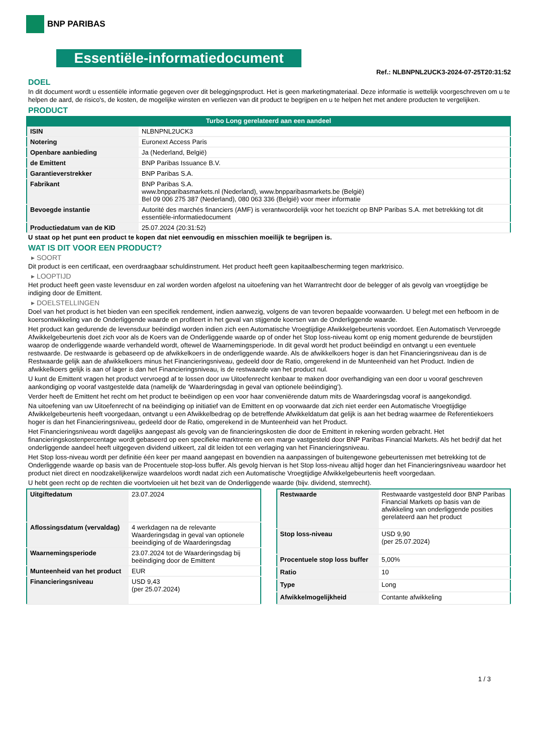BNP PARIBAS
Essentiële-informatiedocument
Ref.: NLBNPNL2UCK3-2024-07-25T20:31:52
DOEL
In dit document wordt u essentiële informatie gegeven over dit beleggingsproduct. Het is geen marketingmateriaal. Deze informatie is wettelijk voorgeschreven om u te helpen de aard, de risico's, de kosten, de mogelijke winsten en verliezen van dit product te begrijpen en u te helpen het met andere producten te vergelijken.
PRODUCT
Turbo Long gerelateerd aan een aandeel
| ISIN | NLBNPNL2UCK3 |
| Notering | Euronext Access Paris |
| Openbare aanbieding | Ja (Nederland, België) |
| de Emittent | BNP Paribas Issuance B.V. |
| Garantieverstrekker | BNP Paribas S.A. |
| Fabrikant | BNP Paribas S.A. www.bnpparibasmarkets.nl (Nederland), www.bnpparibasmarkets.be (België) Bel 09 006 275 387 (Nederland), 080 063 336 (België) voor meer informatie |
| Bevoegde instantie | Autorité des marchés financiers (AMF) is verantwoordelijk voor het toezicht op BNP Paribas S.A. met betrekking tot dit essentiële-informatiedocument |
| Productiedatum van de KID | 25.07.2024 (20:31:52) |
U staat op het punt een product te kopen dat niet eenvoudig en misschien moeilijk te begrijpen is.
WAT IS DIT VOOR EEN PRODUCT?
▸ SOORT
Dit product is een certificaat, een overdraagbaar schuldinstrument. Het product heeft geen kapitaalbescherming tegen marktrisico.
▸ LOOPTIJD
Het product heeft geen vaste levensduur en zal worden worden afgelost na uitoefening van het Warrantrecht door de belegger of als gevolg van vroegtijdige be indiging door de Emittent.
▸ DOELSTELLINGEN
Doel van het product is het bieden van een specifiek rendement, indien aanwezig, volgens de van tevoren bepaalde voorwaarden. U belegt met een hefboom in de koersontwikkeling van de Onderliggende waarde en profiteert in het geval van stijgende koersen van de Onderliggende waarde.
Het product kan gedurende de levensduur beëindigd worden indien zich een Automatische Vroegtijdige Afwikkelgebeurtenis voordoet. Een Automatisch Vervroegde Afwikkelgebeurtenis doet zich voor als de Koers van de Onderliggende waarde op of onder het Stop loss-niveau komt op enig moment gedurende de beurstijden waarop de onderliggende waarde verhandeld wordt, oftewel de Waarnemingsperiode. In dit geval wordt het product beëindigd en ontvangt u een eventuele restwaarde. De restwaarde is gebaseerd op de afwikkelkoers in de onderliggende waarde. Als de afwikkelkoers hoger is dan het Financieringsniveau dan is de Restwaarde gelijk aan de afwikkelkoers minus het Financieringsniveau, gedeeld door de Ratio, omgerekend in de Munteenheid van het Product. Indien de afwikkelkoers gelijk is aan of lager is dan het Financieringsniveau, is de restwaarde van het product nul.
U kunt de Emittent vragen het product vervroegd af te lossen door uw Uitoefenrecht kenbaar te maken door overhandiging van een door u vooraf geschreven aankondiging op vooraf vastgestelde data (namelijk de ‘Waarderingsdag in geval van optionele beëindiging’).
Verder heeft de Emittent het recht om het product te beëindigen op een voor haar conveniërende datum mits de Waarderingsdag vooraf is aangekondigd.
Na uitoefening van uw Uitoefenrecht of na beëindiging op initiatief van de Emittent en op voorwaarde dat zich niet eerder een Automatische Vroegtijdige Afwikkelgebeurtenis heeft voorgedaan, ontvangt u een Afwikkelbedrag op de betreffende Afwikkeldatum dat gelijk is aan het bedrag waarmee de Referentiekoers hoger is dan het Financieringsniveau, gedeeld door de Ratio, omgerekend in de Munteenheid van het Product.
Het Financieringsniveau wordt dagelijks aangepast als gevolg van de financieringskosten die door de Emittent in rekening worden gebracht. Het financieringskostenpercentage wordt gebaseerd op een specifieke marktrente en een marge vastgesteld door BNP Paribas Financial Markets. Als het bedrijf dat het onderliggende aandeel heeft uitgegeven dividend uitkeert, zal dit leiden tot een verlaging van het Financieringsniveau.
Het Stop loss-niveau wordt per definitie één keer per maand aangepast en bovendien na aanpassingen of buitengewone gebeurtenissen met betrekking tot de Onderliggende waarde op basis van de Procentuele stop-loss buffer. Als gevolg hiervan is het Stop loss-niveau altijd hoger dan het Financieringsniveau waardoor het product niet direct en noodzakelijkerwijze waardeloos wordt nadat zich een Automatische Vroegtijdige Afwikkelgebeurtenis heeft voorgedaan.
U hebt geen recht op de rechten die voortvloeien uit het bezit van de Onderliggende waarde (bijv. dividend, stemrecht).
| Uitgiftedatum | 23.07.2024 |
| Aflossingsdatum (vervaldag) | 4 werkdagen na de relevante Waarderingsdag in geval van optionele beeindiging of de Waarderingsdag |
| Waarnemingsperiode | 23.07.2024 tot de Waarderingsdag bij beëindiging door de Emittent |
| Munteenheid van het product | EUR |
| Financieringsniveau | USD 9,43 (per 25.07.2024) |
| Restwaarde | Restwaarde vastgesteld door BNP Paribas Financial Markets op basis van de afwikkeling van onderliggende posities gerelateerd aan het product |
| Stop loss-niveau | USD 9,90 (per 25.07.2024) |
| Procentuele stop loss buffer | 5,00% |
| Ratio | 10 |
| Type | Long |
| Afwikkelmogelijkheid | Contante afwikkeling |
1 / 3